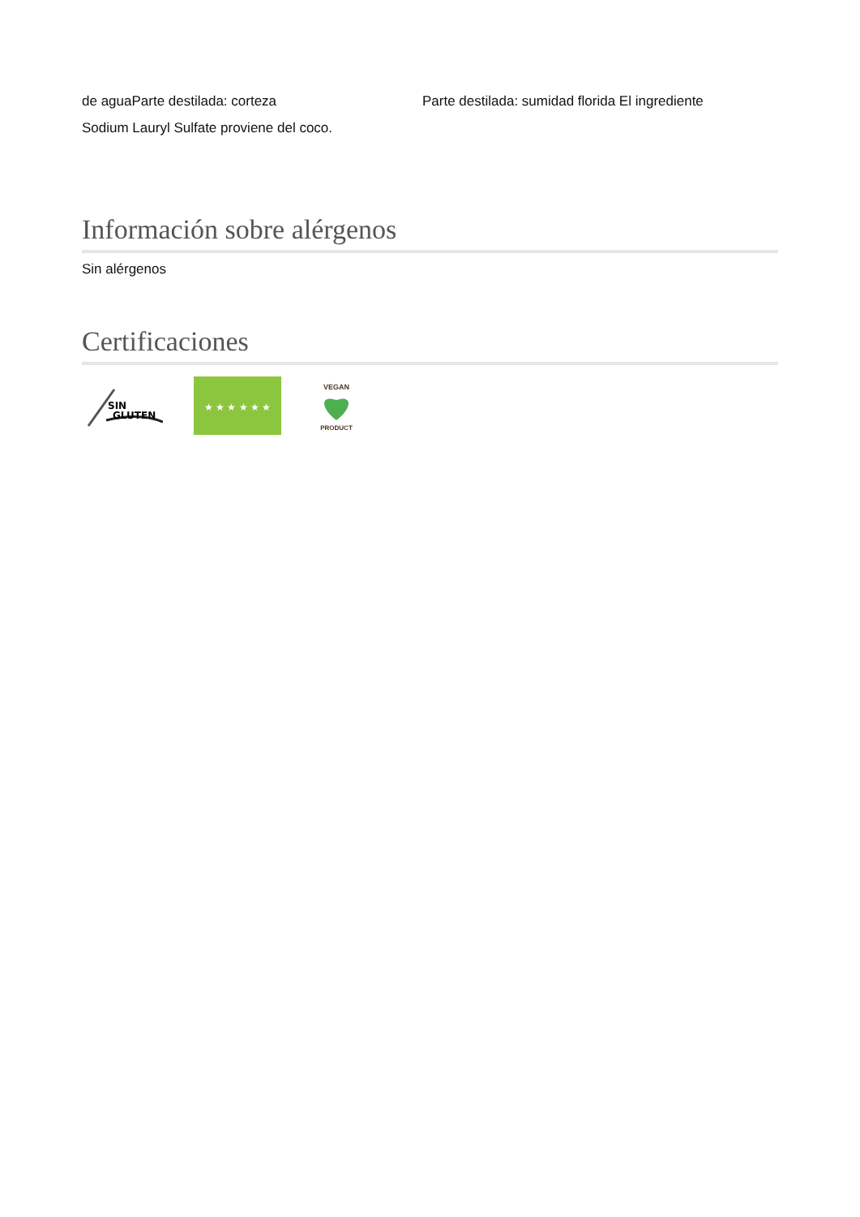de aguaParte destilada: corteza Parte destilada: sumidad florida El ingrediente
Sodium Lauryl Sulfate proviene del coco.
Información sobre alérgenos
Sin alérgenos
Certificaciones
SIN
GLUTEN
★ ★ ★ ★ ★ ★
VEGAN
PRODUCT